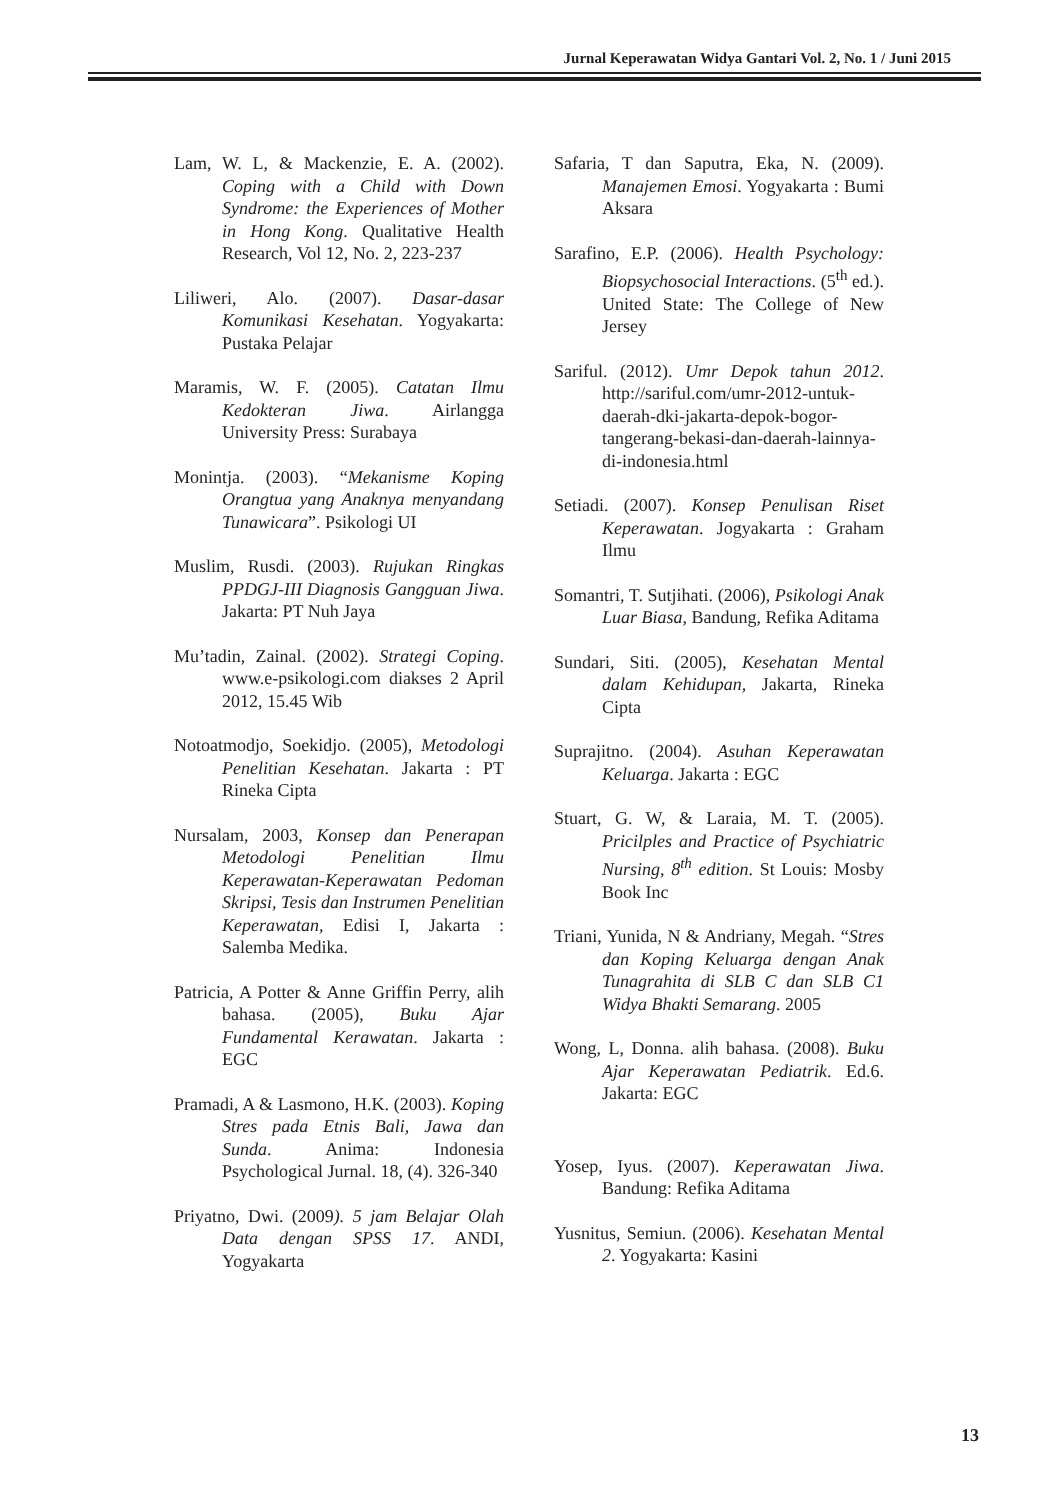Jurnal Keperawatan Widya Gantari Vol. 2, No. 1 / Juni 2015
Lam, W. L, & Mackenzie, E. A. (2002). Coping with a Child with Down Syndrome: the Experiences of Mother in Hong Kong. Qualitative Health Research, Vol 12, No. 2, 223-237
Liliweri, Alo. (2007). Dasar-dasar Komunikasi Kesehatan. Yogyakarta: Pustaka Pelajar
Maramis, W. F. (2005). Catatan Ilmu Kedokteran Jiwa. Airlangga University Press: Surabaya
Monintja. (2003). “Mekanisme Koping Orangtua yang Anaknya menyandang Tunawicara”. Psikologi UI
Muslim, Rusdi. (2003). Rujukan Ringkas PPDGJ-III Diagnosis Gangguan Jiwa. Jakarta: PT Nuh Jaya
Mu’tadin, Zainal. (2002). Strategi Coping. www.e-psikologi.com diakses 2 April 2012, 15.45 Wib
Notoatmodjo, Soekidjo. (2005), Metodologi Penelitian Kesehatan. Jakarta : PT Rineka Cipta
Nursalam, 2003, Konsep dan Penerapan Metodologi Penelitian Ilmu Keperawatan-Keperawatan Pedoman Skripsi, Tesis dan Instrumen Penelitian Keperawatan, Edisi I, Jakarta : Salemba Medika.
Patricia, A Potter & Anne Griffin Perry, alih bahasa. (2005), Buku Ajar Fundamental Kerawatan. Jakarta : EGC
Pramadi, A & Lasmono, H.K. (2003). Koping Stres pada Etnis Bali, Jawa dan Sunda. Anima: Indonesia Psychological Jurnal. 18, (4). 326-340
Priyatno, Dwi. (2009). 5 jam Belajar Olah Data dengan SPSS 17. ANDI, Yogyakarta
Safaria, T dan Saputra, Eka, N. (2009). Manajemen Emosi. Yogyakarta : Bumi Aksara
Sarafino, E.P. (2006). Health Psychology: Biopsychosocial Interactions. (5<sup>th</sup> ed.). United State: The College of New Jersey
Sariful. (2012). Umr Depok tahun 2012. http://sariful.com/umr-2012-untuk-daerah-dki-jakarta-depok-bogor-tangerang-bekasi-dan-daerah-lainnya-di-indonesia.html
Setiadi. (2007). Konsep Penulisan Riset Keperawatan. Jogyakarta : Graham Ilmu
Somantri, T. Sutjihati. (2006), Psikologi Anak Luar Biasa, Bandung, Refika Aditama
Sundari, Siti. (2005), Kesehatan Mental dalam Kehidupan, Jakarta, Rineka Cipta
Suprajitno. (2004). Asuhan Keperawatan Keluarga. Jakarta : EGC
Stuart, G. W, & Laraia, M. T. (2005). Pricilples and Practice of Psychiatric Nursing, 8<sup>th</sup> edition. St Louis: Mosby Book Inc
Triani, Yunida, N & Andriany, Megah. “Stres dan Koping Keluarga dengan Anak Tunagrahita di SLB C dan SLB C1 Widya Bhakti Semarang. 2005
Wong, L, Donna. alih bahasa. (2008). Buku Ajar Keperawatan Pediatrik. Ed.6. Jakarta: EGC
Yosep, Iyus. (2007). Keperawatan Jiwa. Bandung: Refika Aditama
Yusnitus, Semiun. (2006). Kesehatan Mental 2. Yogyakarta: Kasini
13